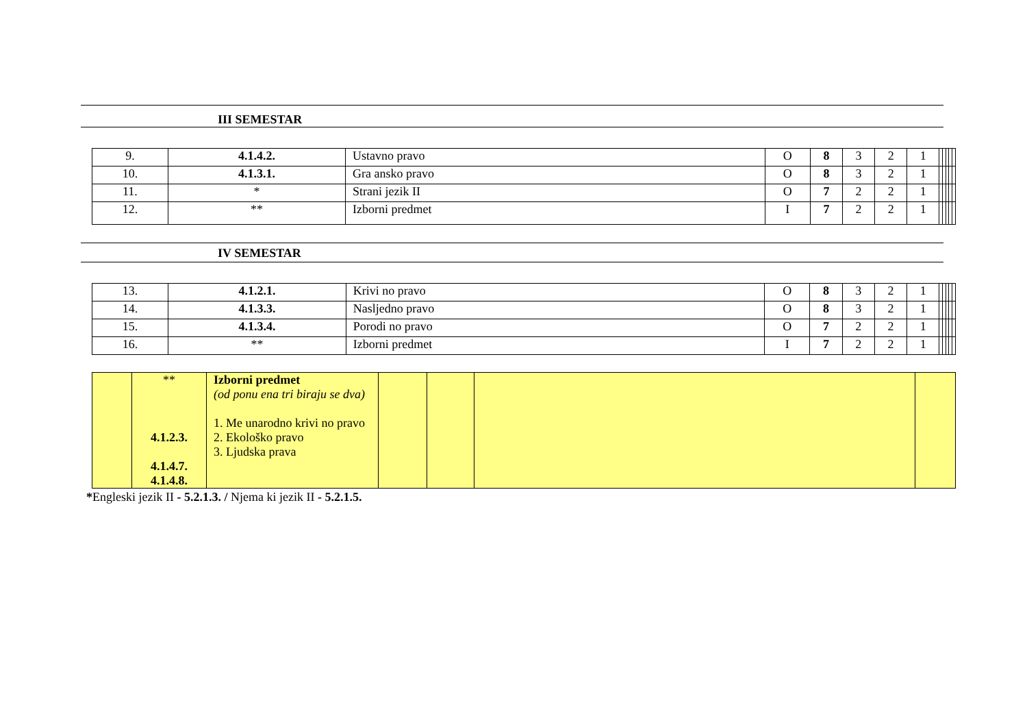III SEMESTAR
| 9. | 4.1.4.2. | Ustavno pravo | O | 8 | 3 | 2 | 1 | | | | | |
| 10. | 4.1.3.1. | Gra ansko pravo | O | 8 | 3 | 2 | 1 | | | | | |
| 11. | * | Strani jezik II | O | 7 | 2 | 2 | 1 | | | | | |
| 12. | ** | Izborni predmet | I | 7 | 2 | 2 | 1 | | | | | |
IV SEMESTAR
| 13. | 4.1.2.1. | Krivi no pravo | O | 8 | 3 | 2 | 1 | | | | | |
| 14. | 4.1.3.3. | Nasljedno pravo | O | 8 | 3 | 2 | 1 | | | | | |
| 15. | 4.1.3.4. | Porodi no pravo | O | 7 | 2 | 2 | 1 | | | | | |
| 16. | ** | Izborni predmet | I | 7 | 2 | 2 | 1 | | | | | |
| | ** 4.1.2.3. 4.1.4.7. 4.1.4.8. | Izborni predmet (od ponu ena tri biraju se dva) 1. Me unarodno krivi no pravo 2. Ekološko pravo 3. Ljudska prava | | | | |
*Engleski jezik II - 5.2.1.3. / Njema ki jezik II - 5.2.1.5.